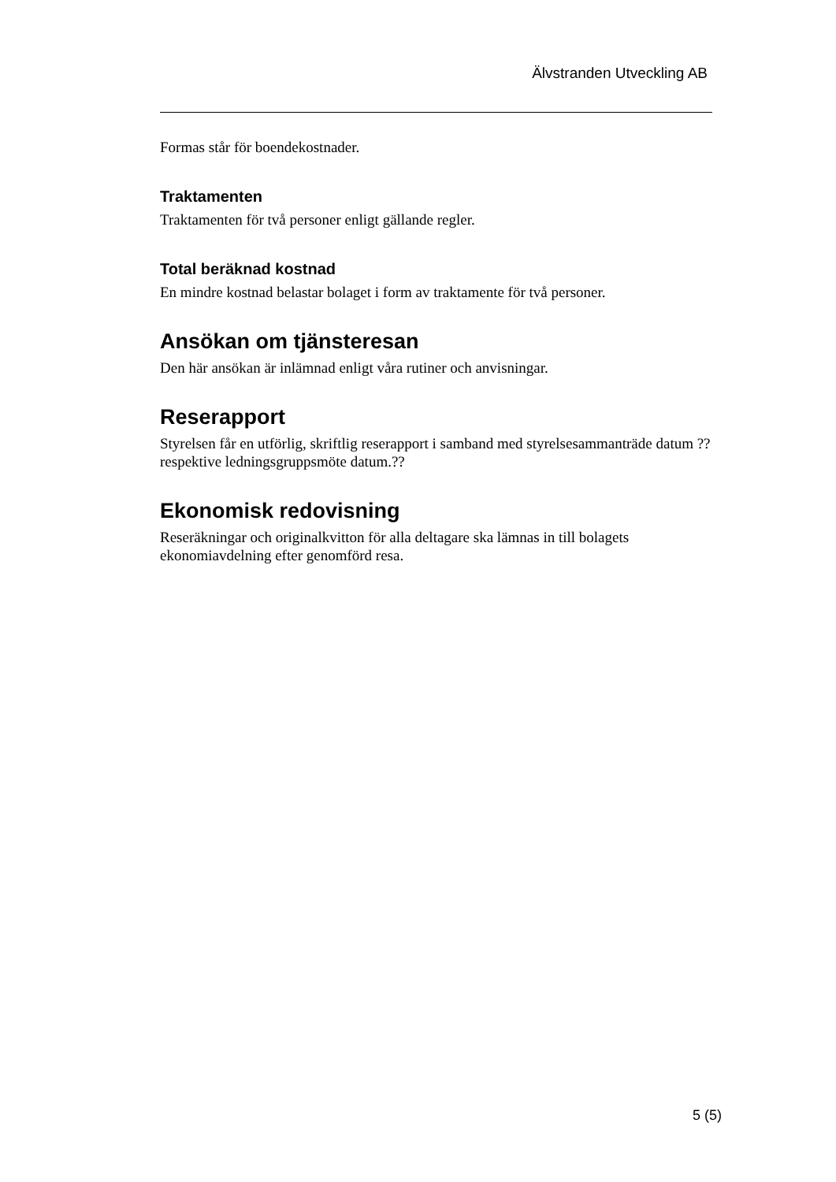Älvstranden Utveckling AB
Formas står för boendekostnader.
Traktamenten
Traktamenten för två personer enligt gällande regler.
Total beräknad kostnad
En mindre kostnad belastar bolaget i form av traktamente för två personer.
Ansökan om tjänsteresan
Den här ansökan är inlämnad enligt våra rutiner och anvisningar.
Reserapport
Styrelsen får en utförlig, skriftlig reserapport i samband med styrelsesammanträde datum ?? respektive ledningsgruppsmöte datum.??
Ekonomisk redovisning
Reseräkningar och originalkvitton för alla deltagare ska lämnas in till bolagets
ekonomiavdelning efter genomförd resa.
5 (5)